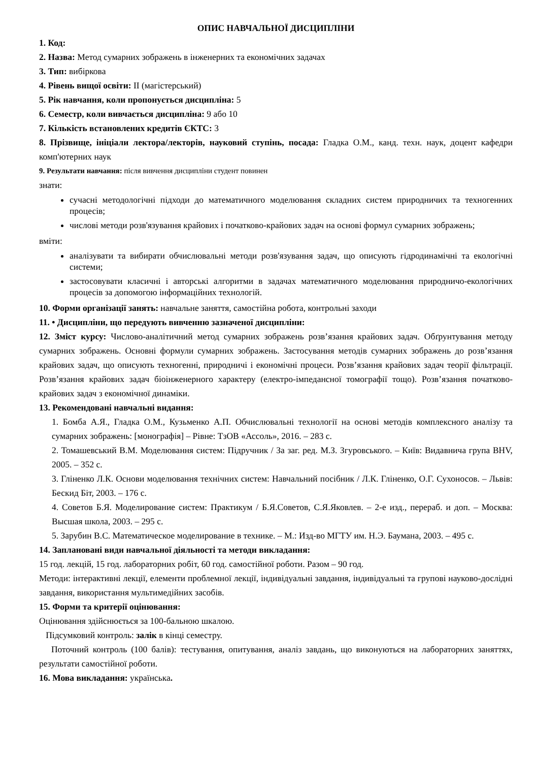ОПИС НАВЧАЛЬНОЇ ДИСЦИПЛІНИ
1. Код:
2. Назва: Метод сумарних зображень в інженерних та економічних задачах
3. Тип: вибіркова
4. Рівень вищої освіти: ІІ (магістерський)
5. Рік навчання, коли пропонується дисципліна: 5
6. Семестр, коли вивчається дисципліна: 9 або 10
7. Кількість встановлених кредитів ЄКТС: 3
8. Прізвище, ініціали лектора/лекторів, науковий ступінь, посада: Гладка О.М., канд. техн. наук, доцент кафедри комп'ютерних наук
9. Результати навчання: після вивчення дисципліни студент повинен
знати:
сучасні методологічні підходи до математичного моделювання складних систем природничих та техногенних процесів;
числові методи розв'язування крайових і початково-крайових задач на основі формул сумарних зображень;
вміти:
аналізувати та вибирати обчислювальні методи розв'язування задач, що описують гідродинамічні та екологічні системи;
застосовувати класичні і авторські алгоритми в задачах математичного моделювання природничо-екологічних процесів за допомогою інформаційних технологій.
10. Форми організації занять: навчальне заняття, самостійна робота, контрольні заходи
11. • Дисципліни, що передують вивченню зазначеної дисципліни:
12. Зміст курсу: Числово-аналітичний метод сумарних зображень розв’язання крайових задач. Обґрунтування методу сумарних зображень. Основні формули сумарних зображень. Застосування методів сумарних зображень до розв’язання крайових задач, що описують техногенні, природничі і економічні процеси. Розв’язання крайових задач теорії фільтрації. Розв’язання крайових задач біоінженерного характеру (електро-імпедансної томографії тощо). Розв’язання початково-крайових задач з економічної динаміки.
13. Рекомендовані навчальні видання:
1. Бомба А.Я., Гладка О.М., Кузьменко А.П. Обчислювальні технології на основі методів комплексного аналізу та сумарних зображень: [монографія] – Рівне: ТзОВ «Ассоль», 2016. – 283 с.
2. Томашевський В.М. Моделювання систем: Підручник / За заг. ред. М.З. Згуровського. – Київ: Видавнича група BHV, 2005. – 352 с.
3. Гліненко Л.К. Основи моделювання технічних систем: Навчальний посібник / Л.К. Гліненко, О.Г. Сухоносов. – Львів: Бескид Біт, 2003. – 176 с.
4. Советов Б.Я. Моделирование систем: Практикум / Б.Я.Советов, С.Я.Яковлев. – 2-е изд., перераб. и доп. – Москва: Высшая школа, 2003. – 295 с.
5. Зарубин В.С. Математическое моделирование в технике. – М.: Изд-во МГТУ им. Н.Э. Баумана, 2003. – 495 с.
14. Заплановані види навчальної діяльності та методи викладання:
15 год. лекцій, 15 год. лабораторних робіт, 60 год. самостійної роботи. Разом – 90 год.
Методи: інтерактивні лекції, елементи проблемної лекції, індивідуальні завдання, індивідуальні та групові науково-дослідні завдання, використання мультимедійних засобів.
15. Форми та критерії оцінювання:
Оцінювання здійснюється за 100-бальною шкалою.
Підсумковий контроль: залік в кінці семестру.
Поточний контроль (100 балів): тестування, опитування, аналіз завдань, що виконуються на лабораторних заняттях, результати самостійної роботи.
16. Мова викладання: українська.